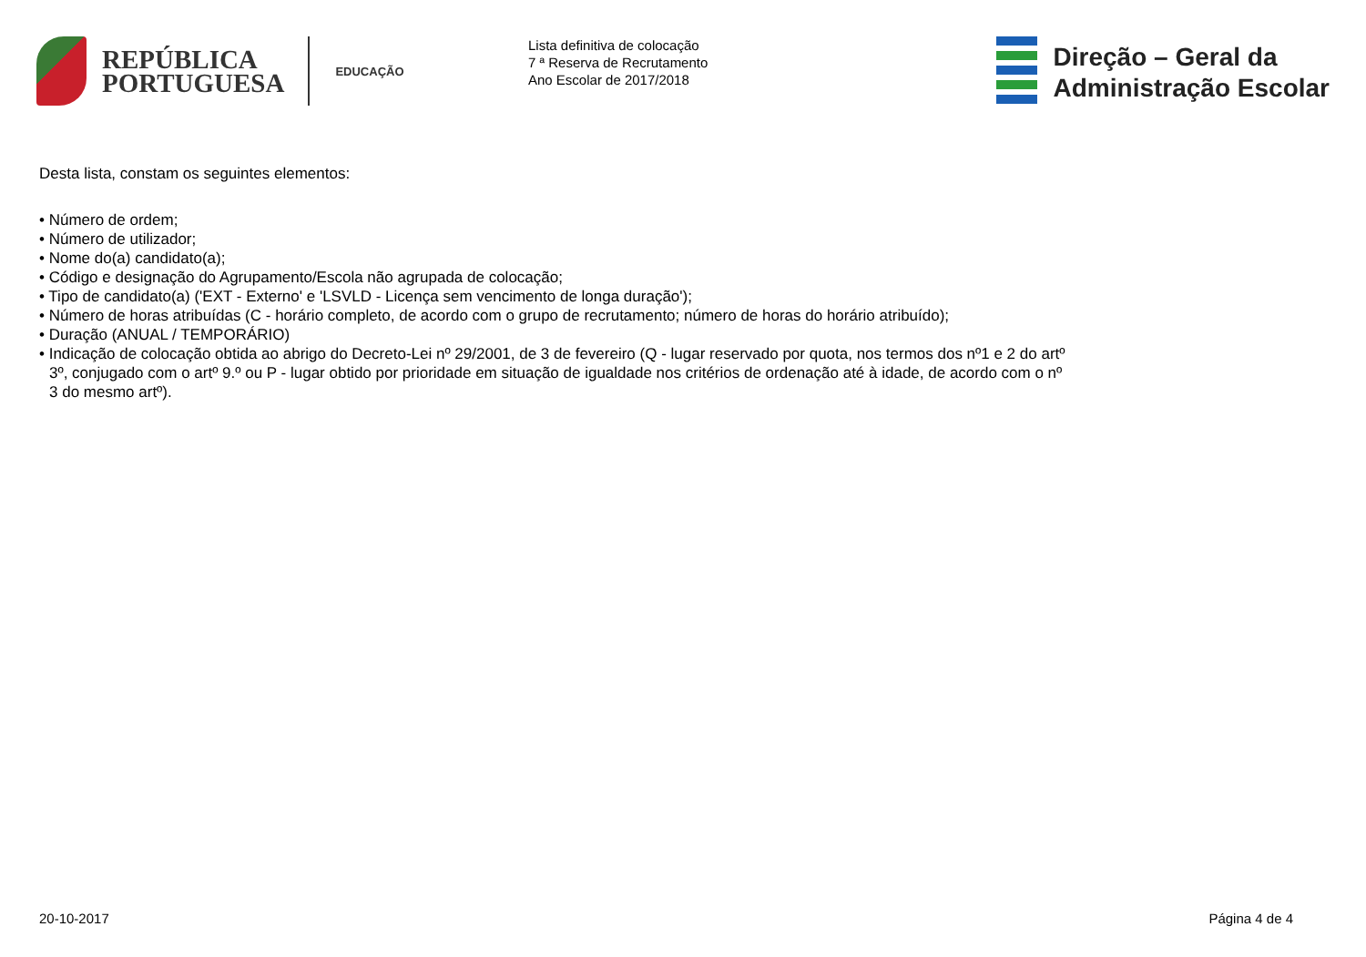REPÚBLICA
PORTUGUESA
EDUCAÇÃO
Lista definitiva de colocação
7 ª Reserva de Recrutamento
Ano Escolar de 2017/2018
Direção – Geral da
Administração Escolar
Desta lista, constam os seguintes elementos:
• Número de ordem;
• Número de utilizador;
• Nome do(a) candidato(a);
• Código e designação do Agrupamento/Escola não agrupada de colocação;
• Tipo de candidato(a) ('EXT - Externo' e 'LSVLD - Licença sem vencimento de longa duração');
• Número de horas atribuídas (C - horário completo, de acordo com o grupo de recrutamento; número de horas do horário atribuído);
• Duração (ANUAL / TEMPORÁRIO)
• Indicação de colocação obtida ao abrigo do Decreto-Lei nº 29/2001, de 3 de fevereiro (Q - lugar reservado por quota, nos termos dos nº1 e 2 do artº 3º, conjugado com o artº 9.º ou P - lugar obtido por prioridade em situação de igualdade nos critérios de ordenação até à idade, de acordo com o nº 3 do mesmo artº).
20-10-2017 Página 4 de 4